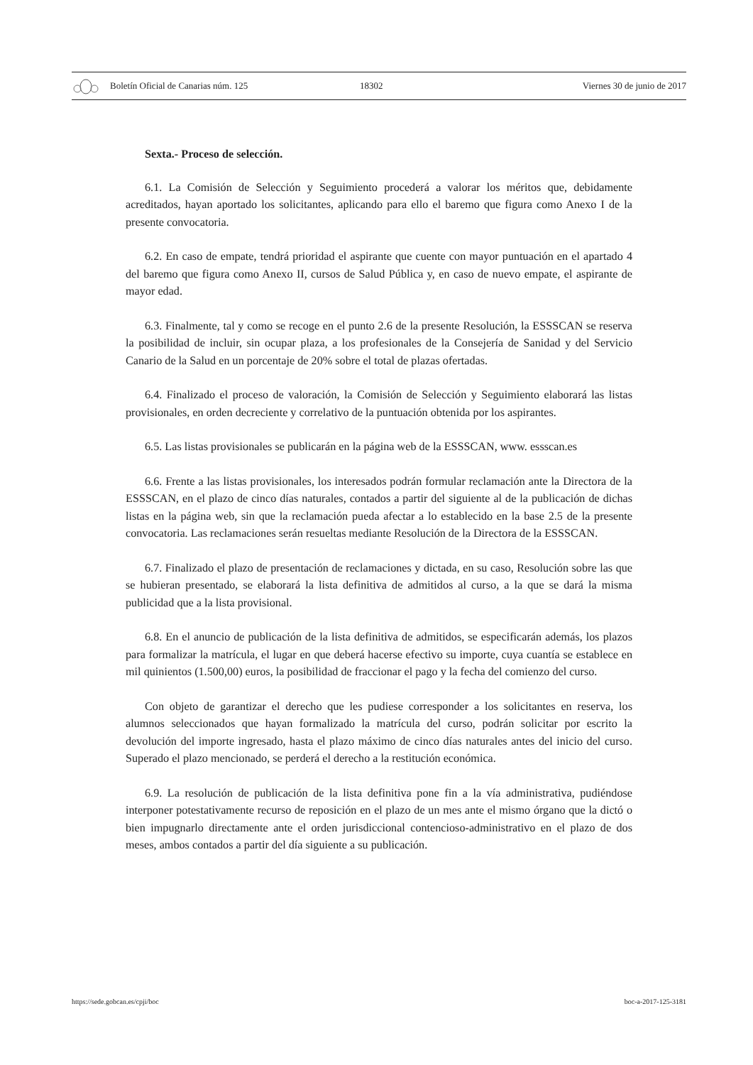Boletín Oficial de Canarias núm. 125 18302 Viernes 30 de junio de 2017
Sexta.- Proceso de selección.
6.1. La Comisión de Selección y Seguimiento procederá a valorar los méritos que, debidamente acreditados, hayan aportado los solicitantes, aplicando para ello el baremo que figura como Anexo I de la presente convocatoria.
6.2. En caso de empate, tendrá prioridad el aspirante que cuente con mayor puntuación en el apartado 4 del baremo que figura como Anexo II, cursos de Salud Pública y, en caso de nuevo empate, el aspirante de mayor edad.
6.3. Finalmente, tal y como se recoge en el punto 2.6 de la presente Resolución, la ESSSCAN se reserva la posibilidad de incluir, sin ocupar plaza, a los profesionales de la Consejería de Sanidad y del Servicio Canario de la Salud en un porcentaje de 20% sobre el total de plazas ofertadas.
6.4. Finalizado el proceso de valoración, la Comisión de Selección y Seguimiento elaborará las listas provisionales, en orden decreciente y correlativo de la puntuación obtenida por los aspirantes.
6.5. Las listas provisionales se publicarán en la página web de la ESSSCAN, www. essscan.es
6.6. Frente a las listas provisionales, los interesados podrán formular reclamación ante la Directora de la ESSSCAN, en el plazo de cinco días naturales, contados a partir del siguiente al de la publicación de dichas listas en la página web, sin que la reclamación pueda afectar a lo establecido en la base 2.5 de la presente convocatoria. Las reclamaciones serán resueltas mediante Resolución de la Directora de la ESSSCAN.
6.7. Finalizado el plazo de presentación de reclamaciones y dictada, en su caso, Resolución sobre las que se hubieran presentado, se elaborará la lista definitiva de admitidos al curso, a la que se dará la misma publicidad que a la lista provisional.
6.8. En el anuncio de publicación de la lista definitiva de admitidos, se especificarán además, los plazos para formalizar la matrícula, el lugar en que deberá hacerse efectivo su importe, cuya cuantía se establece en mil quinientos (1.500,00) euros, la posibilidad de fraccionar el pago y la fecha del comienzo del curso.
Con objeto de garantizar el derecho que les pudiese corresponder a los solicitantes en reserva, los alumnos seleccionados que hayan formalizado la matrícula del curso, podrán solicitar por escrito la devolución del importe ingresado, hasta el plazo máximo de cinco días naturales antes del inicio del curso. Superado el plazo mencionado, se perderá el derecho a la restitución económica.
6.9. La resolución de publicación de la lista definitiva pone fin a la vía administrativa, pudiéndose interponer potestativamente recurso de reposición en el plazo de un mes ante el mismo órgano que la dictó o bien impugnarlo directamente ante el orden jurisdiccional contencioso-administrativo en el plazo de dos meses, ambos contados a partir del día siguiente a su publicación.
https://sede.gobcan.es/cpji/boc boc-a-2017-125-3181